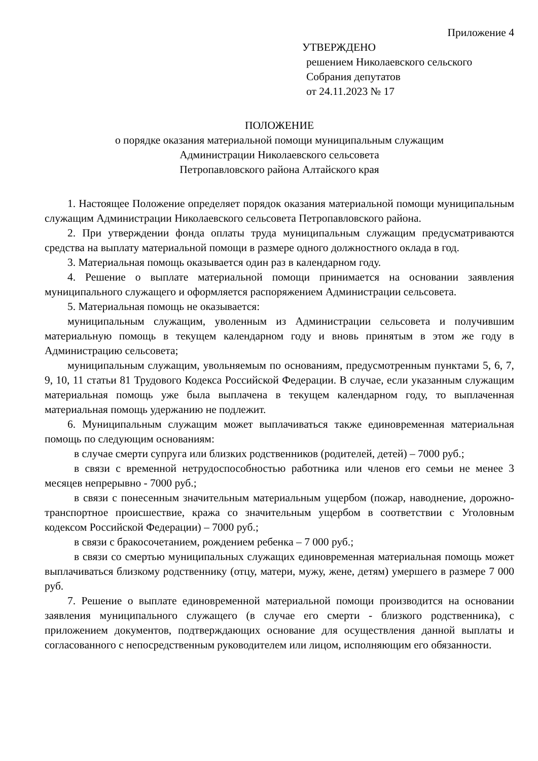Приложение 4
УТВЕРЖДЕНО
решением Николаевского сельского
Собрания депутатов
от 24.11.2023 № 17
ПОЛОЖЕНИЕ
о порядке оказания материальной помощи муниципальным служащим
Администрации Николаевского сельсовета
Петропавловского района Алтайского края
1. Настоящее Положение определяет порядок оказания материальной помощи муниципальным служащим Администрации Николаевского сельсовета Петропавловского района.
2. При утверждении фонда оплаты труда муниципальным служащим предусматриваются средства на выплату материальной помощи в размере одного должностного оклада в год.
3. Материальная помощь оказывается один раз в календарном году.
4. Решение о выплате материальной помощи принимается на основании заявления муниципального служащего и оформляется распоряжением Администрации сельсовета.
5. Материальная помощь не оказывается:
муниципальным служащим, уволенным из Администрации сельсовета и получившим материальную помощь в текущем календарном году и вновь принятым в этом же году в Администрацию сельсовета;
муниципальным служащим, увольняемым по основаниям, предусмотренным пунктами 5, 6, 7, 9, 10, 11 статьи 81 Трудового Кодекса Российской Федерации. В случае, если указанным служащим материальная помощь уже была выплачена в текущем календарном году, то выплаченная материальная помощь удержанию не подлежит.
6. Муниципальным служащим может выплачиваться также единовременная материальная помощь по следующим основаниям:
в случае смерти супруга или близких родственников (родителей, детей) – 7000 руб.;
в связи с временной нетрудоспособностью работника или членов его семьи не менее 3 месяцев непрерывно - 7000 руб.;
в связи с понесенным значительным материальным ущербом (пожар, наводнение, дорожно-транспортное происшествие, кража со значительным ущербом в соответствии с Уголовным кодексом Российской Федерации) – 7000 руб.;
в связи с бракосочетанием, рождением ребенка – 7 000 руб.;
в связи со смертью муниципальных служащих единовременная материальная помощь может выплачиваться близкому родственнику (отцу, матери, мужу, жене, детям) умершего в размере 7 000 руб.
7. Решение о выплате единовременной материальной помощи производится на основании заявления муниципального служащего (в случае его смерти - близкого родственника), с приложением документов, подтверждающих основание для осуществления данной выплаты и согласованного с непосредственным руководителем или лицом, исполняющим его обязанности.